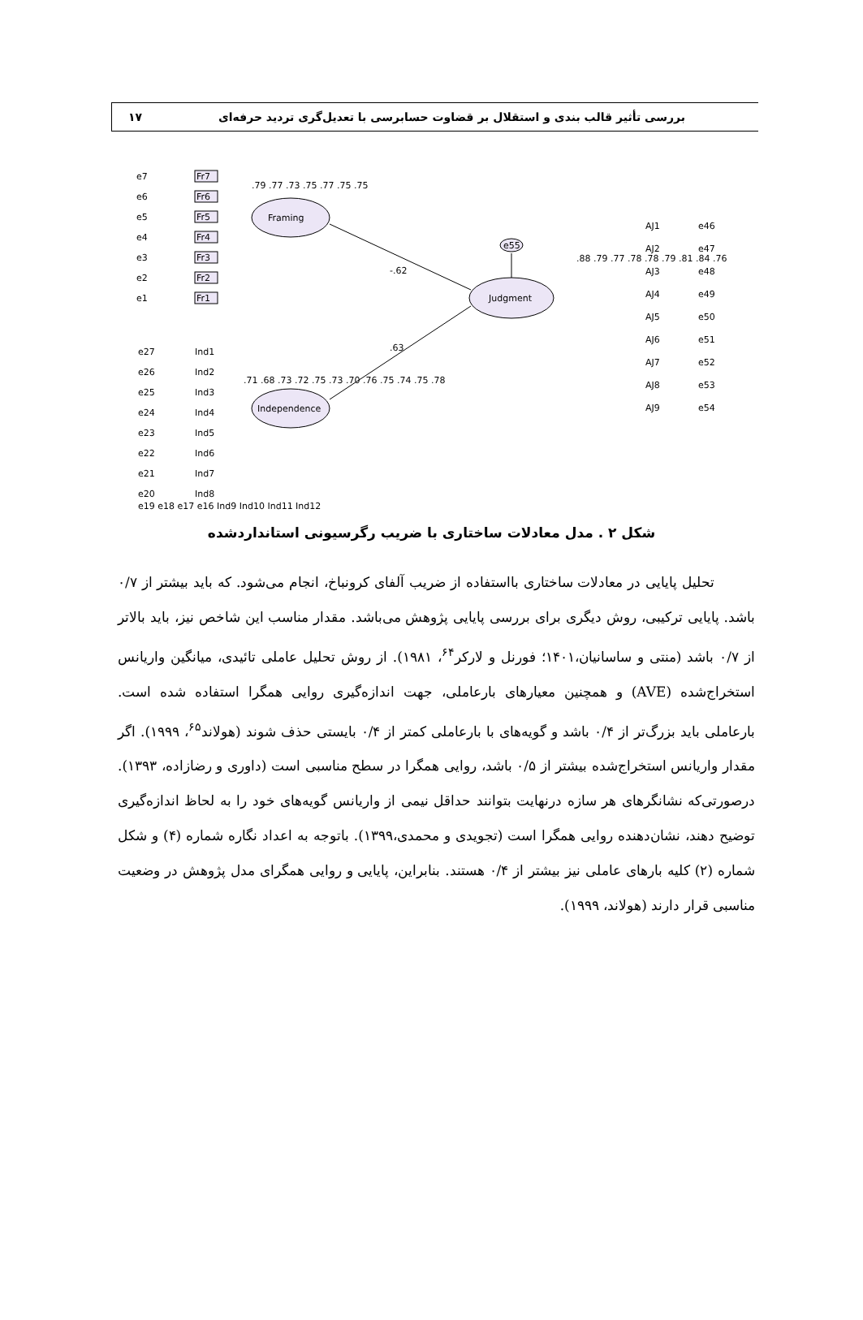بررسی تأثیر قالب بندی و استقلال بر قضاوت حسابرسی با تعدیل‌گری تردید حرفه‌ای ۱۷
Framing
Independence
Judgment
-.62
.63
e55
Fr7
Fr6
Fr5
Fr4
Fr3
Fr2
Fr1
e7
e6
e5
e4
e3
e2
e1
e27
e26
e25
e24
e23
e22
e21
e20
Ind1
Ind2
Ind3
Ind4
Ind5
Ind6
Ind7
Ind8
AJ1
AJ2
AJ3
AJ4
AJ5
AJ6
AJ7
AJ8
AJ9
e46
e47
e48
e49
e50
e51
e52
e53
e54
.88 .79 .77 .78 .78 .79 .81 .84 .76
.79 .77 .73 .75 .77 .75 .75
.71 .68 .73 .72 .75 .73 .70 .76 .75 .74 .75 .78
e19 e18 e17 e16 Ind9 Ind10 Ind11 Ind12
شکل ۲ . مدل معادلات ساختاری با ضریب رگرسیونی استانداردشده
تحلیل پایایی در معادلات ساختاری بااستفاده از ضریب آلفای کرونباخ، انجام می‌شود. که باید بیشتر از ۰/۷ باشد. پایایی ترکیبی، روش دیگری برای بررسی پایایی پژوهش می‌باشد. مقدار مناسب این شاخص نیز، باید بالاتر از ۰/۷ باشد (منتی و ساسانیان،۱۴۰۱؛ فورنل و لارکر<sup>۶۴</sup>، ۱۹۸۱). از روش تحلیل عاملی تائیدی، میانگین واریانس استخراج‌شده (AVE) و همچنین معیارهای بارعاملی، جهت اندازه‌گیری روایی همگرا استفاده شده است. بارعاملی باید بزرگ‌تر از ۰/۴ باشد و گویه‌های با بارعاملی کمتر از ۰/۴ بایستی حذف شوند (هولاند<sup>۶۵</sup>، ۱۹۹۹). اگر مقدار واریانس استخراج‌شده بیشتر از ۰/۵ باشد، روایی همگرا در سطح مناسبی است (داوری و رضازاده، ۱۳۹۳). درصورتی‌که نشانگرهای هر سازه درنهایت بتوانند حداقل نیمی از واریانس گویه‌های خود را به لحاظ اندازه‌گیری توضیح دهند، نشان‌دهنده روایی همگرا است (تجویدی و محمدی،۱۳۹۹). باتوجه به اعداد نگاره شماره (۴) و شکل شماره (۲) کلیه بارهای عاملی نیز بیشتر از ۰/۴ هستند. بنابراین، پایایی و روایی همگرای مدل پژوهش در وضعیت مناسبی قرار دارند (هولاند، ۱۹۹۹).